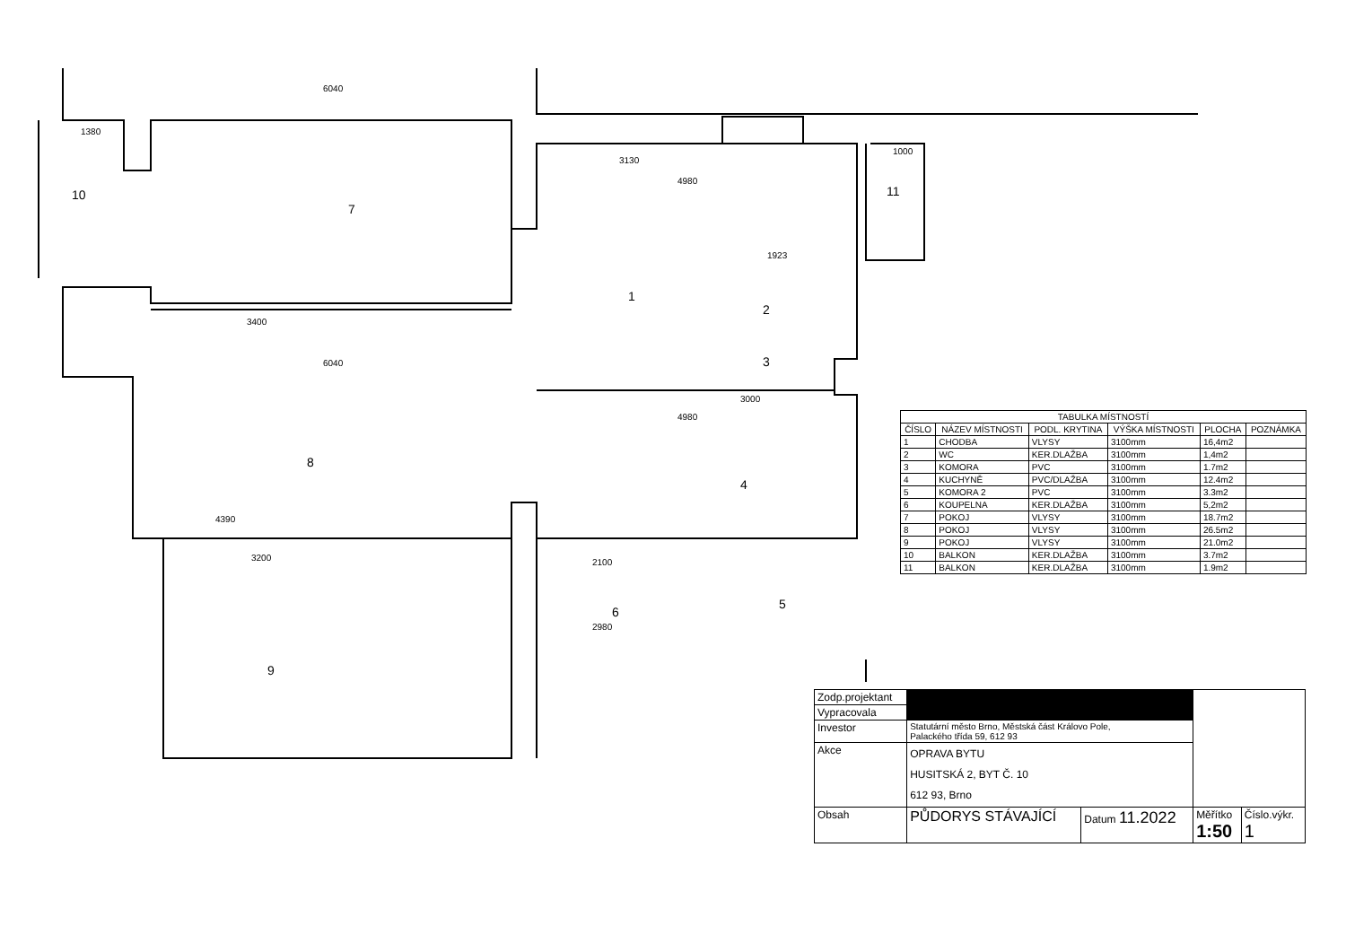6040
1380
3130
4980
1923
3400
6040
3000
4980
4390
3200
2100
2980
1000
10
7
1
2
3
4
5
6
8
9
11
| TABULKA MÍSTNOSTÍ | | | | | |
| --- | --- | --- | --- | --- | --- |
| ČÍSLO | NÁZEV MÍSTNOSTI | PODL. KRYTINA | VÝŠKA MÍSTNOSTI | PLOCHA | POZNÁMKA |
| 1 | CHODBA | VLYSY | 3100mm | 16,4m2 | |
| 2 | WC | KER.DLAŽBA | 3100mm | 1,4m2 | |
| 3 | KOMORA | PVC | 3100mm | 1.7m2 | |
| 4 | KUCHYNĚ | PVC/DLAŽBA | 3100mm | 12.4m2 | |
| 5 | KOMORA 2 | PVC | 3100mm | 3.3m2 | |
| 6 | KOUPELNA | KER.DLAŽBA | 3100mm | 5,2m2 | |
| 7 | POKOJ | VLYSY | 3100mm | 18.7m2 | |
| 8 | POKOJ | VLYSY | 3100mm | 26.5m2 | |
| 9 | POKOJ | VLYSY | 3100mm | 21.0m2 | |
| 10 | BALKON | KER.DLAŽBA | 3100mm | 3.7m2 | |
| 11 | BALKON | KER.DLAŽBA | 3100mm | 1.9m2 | |
| Zodp.projektant | | | | |
| Vypracovala | | | | |
| Investor | Statutární město Brno, Městská část Královo Pole, Palackého třída 59, 612 93 | | | |
| Akce | OPRAVA BYTU HUSITSKÁ 2, BYT Č. 10 612 93, Brno | | | |
| Obsah | PŮDORYS STÁVAJÍCÍ | Datum 11.2022 | Měřítko 1:50 | Číslo.výkr. 1 |